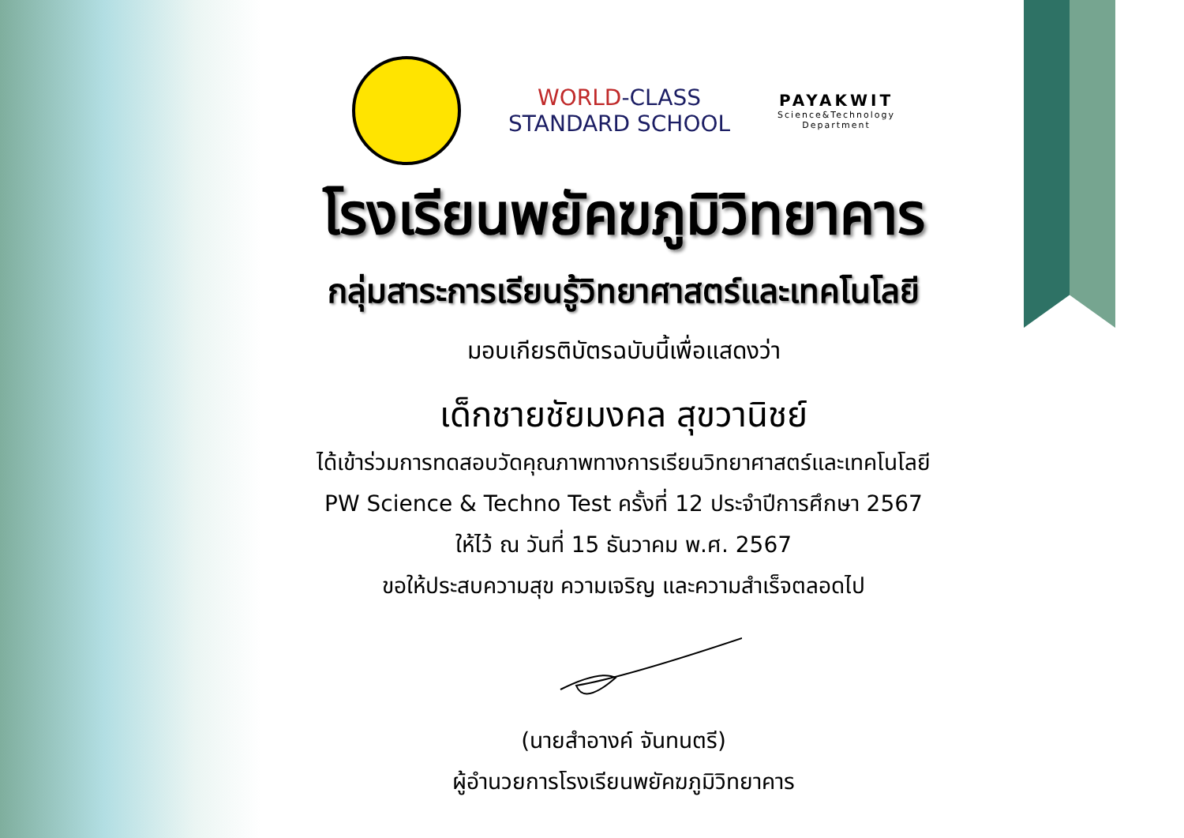WORLD-CLASS
STANDARD SCHOOL
PAYAKWIT
Science&Technology
Department
โรงเรียนพยัคฆภูมิวิทยาคาร
กลุ่มสาระการเรียนรู้วิทยาศาสตร์และเทคโนโลยี
มอบเกียรติบัตรฉบับนี้เพื่อแสดงว่า
เด็กชายชัยมงคล สุขวานิชย์
ได้เข้าร่วมการทดสอบวัดคุณภาพทางการเรียนวิทยาศาสตร์และเทคโนโลยี
PW Science & Techno Test ครั้งที่ 12 ประจำปีการศึกษา 2567
ให้ไว้ ณ วันที่ 15 ธันวาคม พ.ศ. 2567
ขอให้ประสบความสุข ความเจริญ และความสำเร็จตลอดไป
(นายสำอางค์ จันทนตรี)
ผู้อำนวยการโรงเรียนพยัคฆภูมิวิทยาคาร